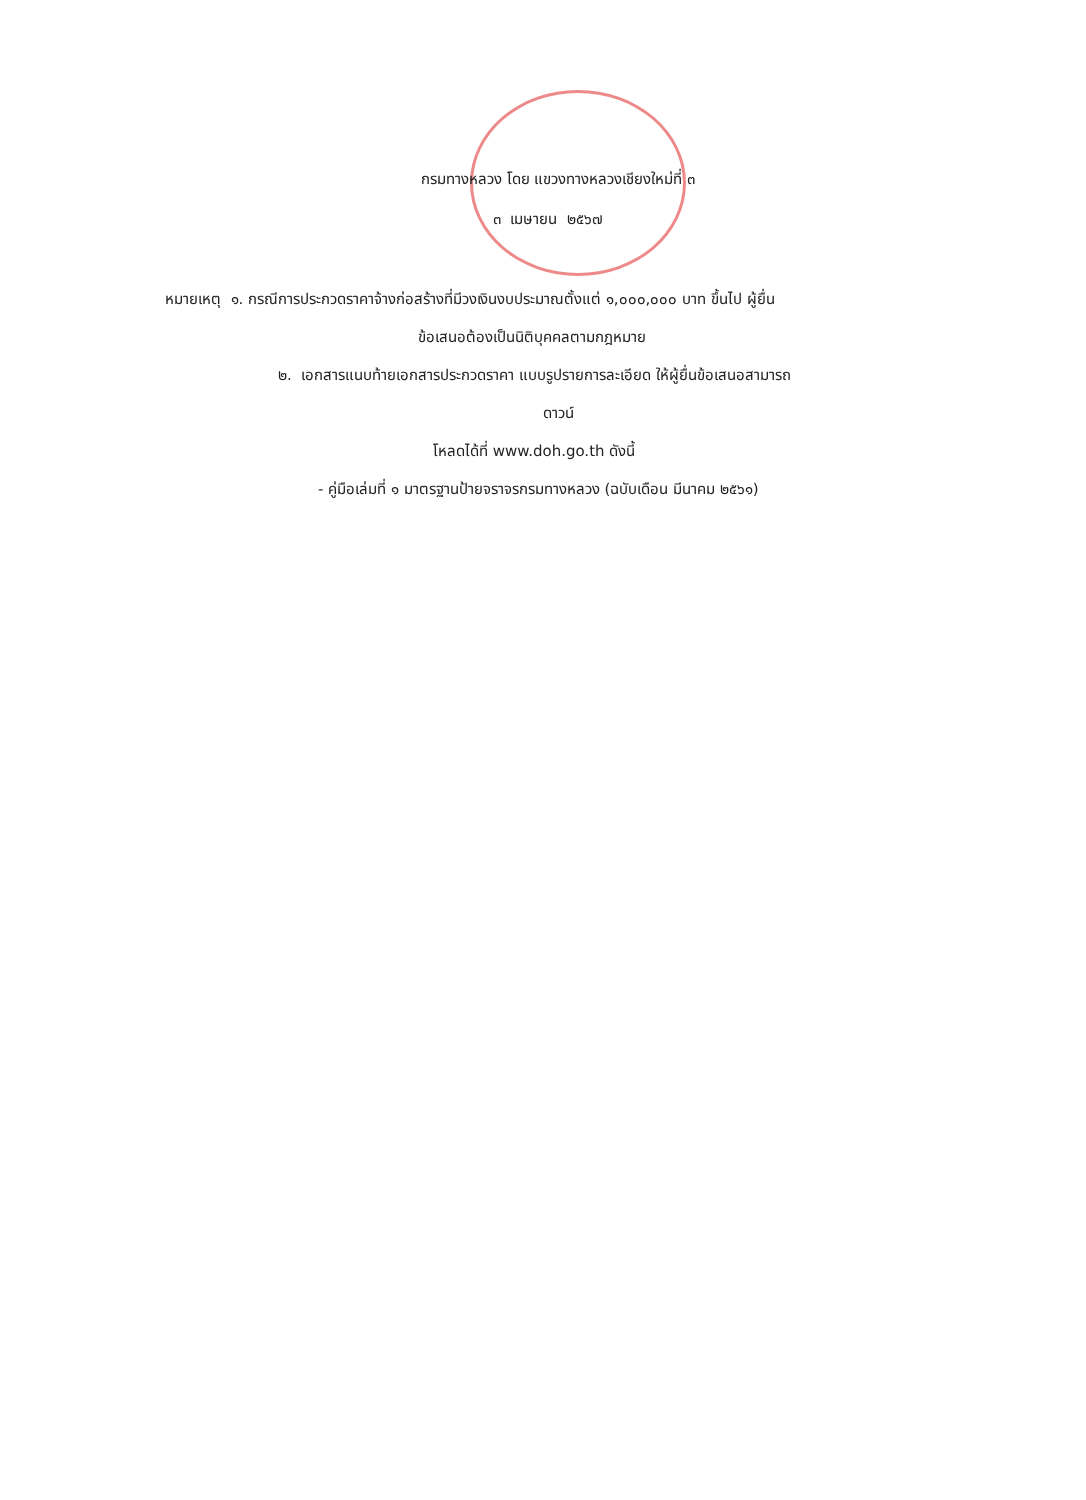กรมทางหลวง โดย แขวงทางหลวงเชียงใหม่ที่ ๓
๓ เมษายน ๒๕๖๗
หมายเหตุ ๑. กรณีการประกวดราคาจ้างก่อสร้างที่มีวงเงินงบประมาณตั้งแต่ ๑,๐๐๐,๐๐๐ บาท ขึ้นไป ผู้ยื่น
ข้อเสนอต้องเป็นนิติบุคคลตามกฎหมาย
๒. เอกสารแนบท้ายเอกสารประกวดราคา แบบรูปรายการละเอียด ให้ผู้ยื่นข้อเสนอสามารถ
ดาวน์
โหลดได้ที่ www.doh.go.th ดังนี้
- คู่มือเล่มที่ ๑ มาตรฐานป้ายจราจรกรมทางหลวง (ฉบับเดือน มีนาคม ๒๕๖๑)